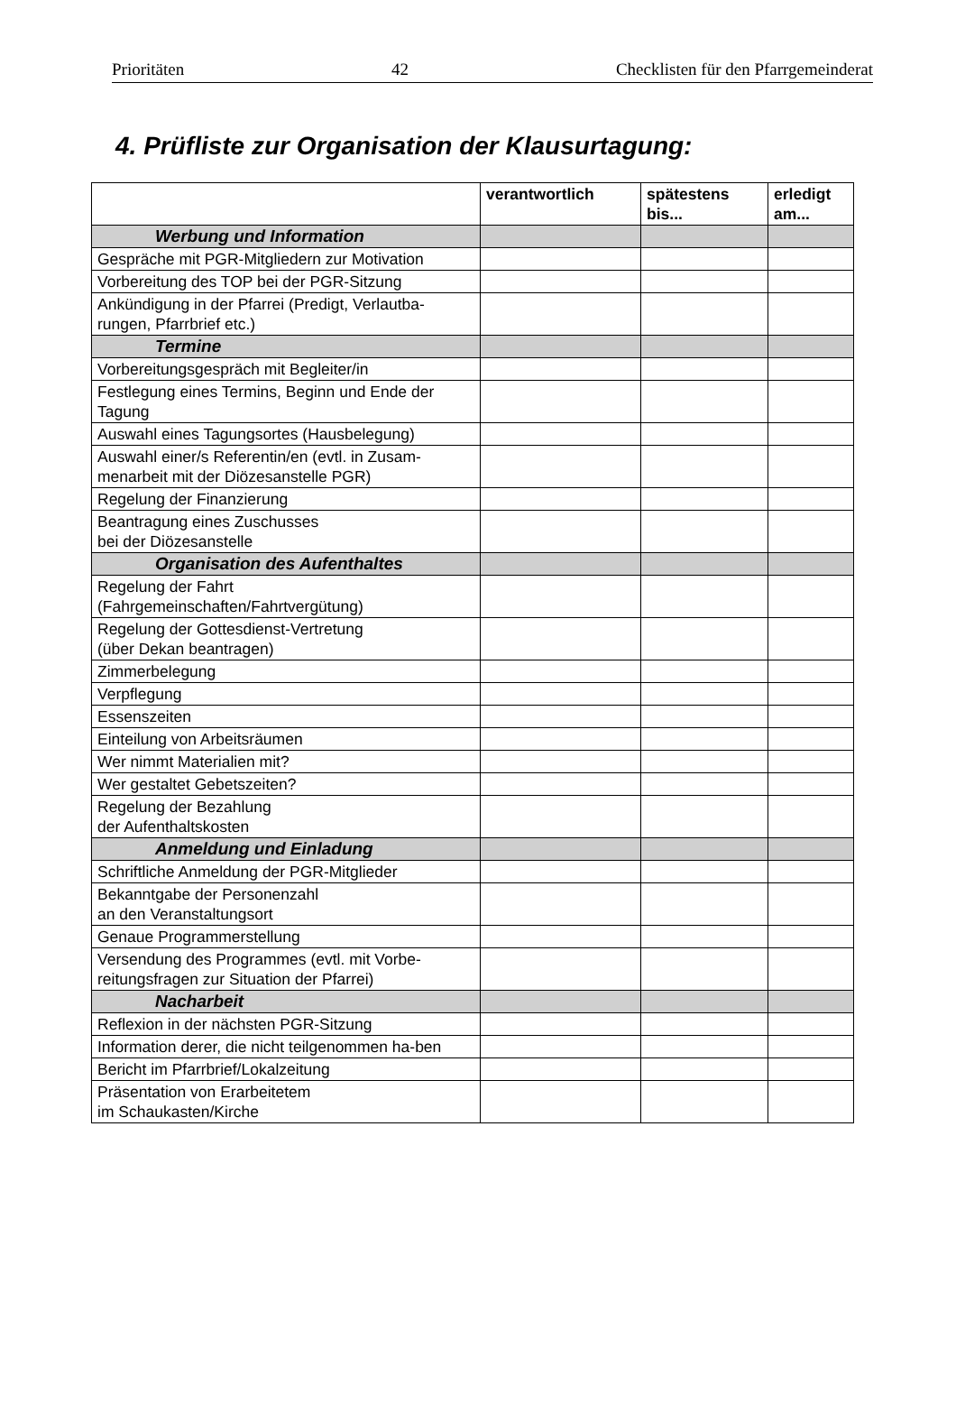Prioritäten 42 Checklisten für den Pfarrgemeinderat
4. Prüfliste zur Organisation der Klausurtagung:
| | verantwortlich | spätestens bis... | erledigt am... |
| --- | --- | --- | --- |
| Werbung und Information | | | |
| Gespräche mit PGR-Mitgliedern zur Motivation | | | |
| Vorbereitung des TOP bei der PGR-Sitzung | | | |
| Ankündigung in der Pfarrei (Predigt, Verlautba-rungen, Pfarrbrief etc.) | | | |
| Termine | | | |
| Vorbereitungsgespräch mit Begleiter/in | | | |
| Festlegung eines Termins, Beginn und Ende der Tagung | | | |
| Auswahl eines Tagungsortes (Hausbelegung) | | | |
| Auswahl einer/s Referentin/en (evtl. in Zusam-menarbeit mit der Diözesanstelle PGR) | | | |
| Regelung der Finanzierung | | | |
| Beantragung eines Zuschusses bei der Diözesanstelle | | | |
| Organisation des Aufenthaltes | | | |
| Regelung der Fahrt (Fahrgemeinschaften/Fahrtvergütung) | | | |
| Regelung der Gottesdienst-Vertretung (über Dekan beantragen) | | | |
| Zimmerbelegung | | | |
| Verpflegung | | | |
| Essenszeiten | | | |
| Einteilung von Arbeitsräumen | | | |
| Wer nimmt Materialien mit? | | | |
| Wer gestaltet Gebetszeiten? | | | |
| Regelung der Bezahlung der Aufenthaltskosten | | | |
| Anmeldung und Einladung | | | |
| Schriftliche Anmeldung der PGR-Mitglieder | | | |
| Bekanntgabe der Personenzahl an den Veranstaltungsort | | | |
| Genaue Programmerstellung | | | |
| Versendung des Programmes (evtl. mit Vorbe-reitungsfragen zur Situation der Pfarrei) | | | |
| Nacharbeit | | | |
| Reflexion in der nächsten PGR-Sitzung | | | |
| Information derer, die nicht teilgenommen ha-ben | | | |
| Bericht im Pfarrbrief/Lokalzeitung | | | |
| Präsentation von Erarbeitetem im Schaukasten/Kirche | | | |